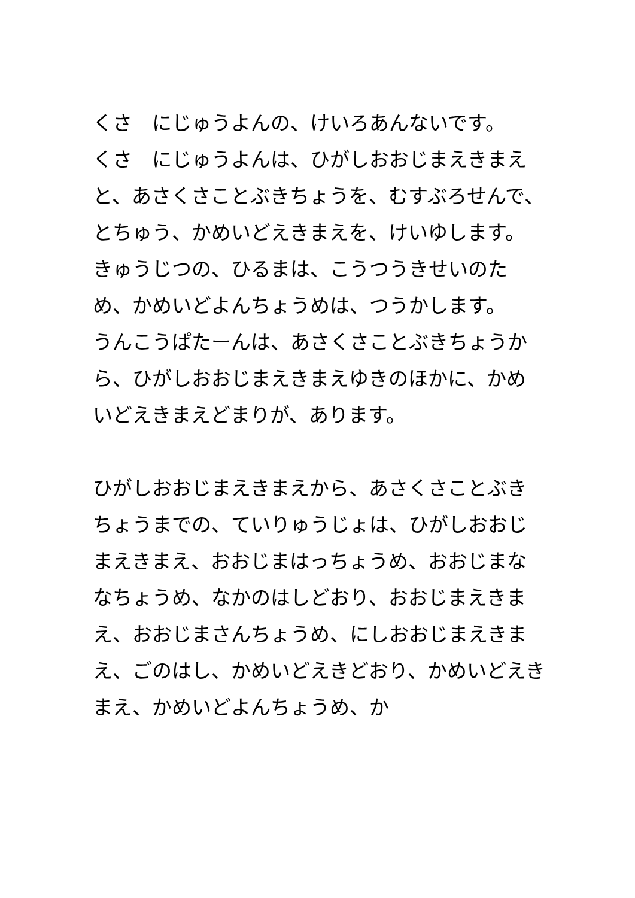くさ　にじゅうよんの、けいろあんないです。
くさ　にじゅうよんは、ひがしおおじまえきまえと、あさくさことぶきちょうを、むすぶろせんで、とちゅう、かめいどえきまえを、けいゆします。
きゅうじつの、ひるまは、こうつうきせいのため、かめいどよんちょうめは、つうかします。
うんこうぱたーんは、あさくさことぶきちょうから、ひがしおおじまえきまえゆきのほかに、かめいどえきまえどまりが、あります。
ひがしおおじまえきまえから、あさくさことぶきちょうまでの、ていりゅうじょは、ひがしおおじまえきまえ、おおじまはっちょうめ、おおじまななちょうめ、なかのはしどおり、おおじまえきまえ、おおじまさんちょうめ、にしおおじまえきまえ、ごのはし、かめいどえきどおり、かめいどえきまえ、かめいどよんちょうめ、か